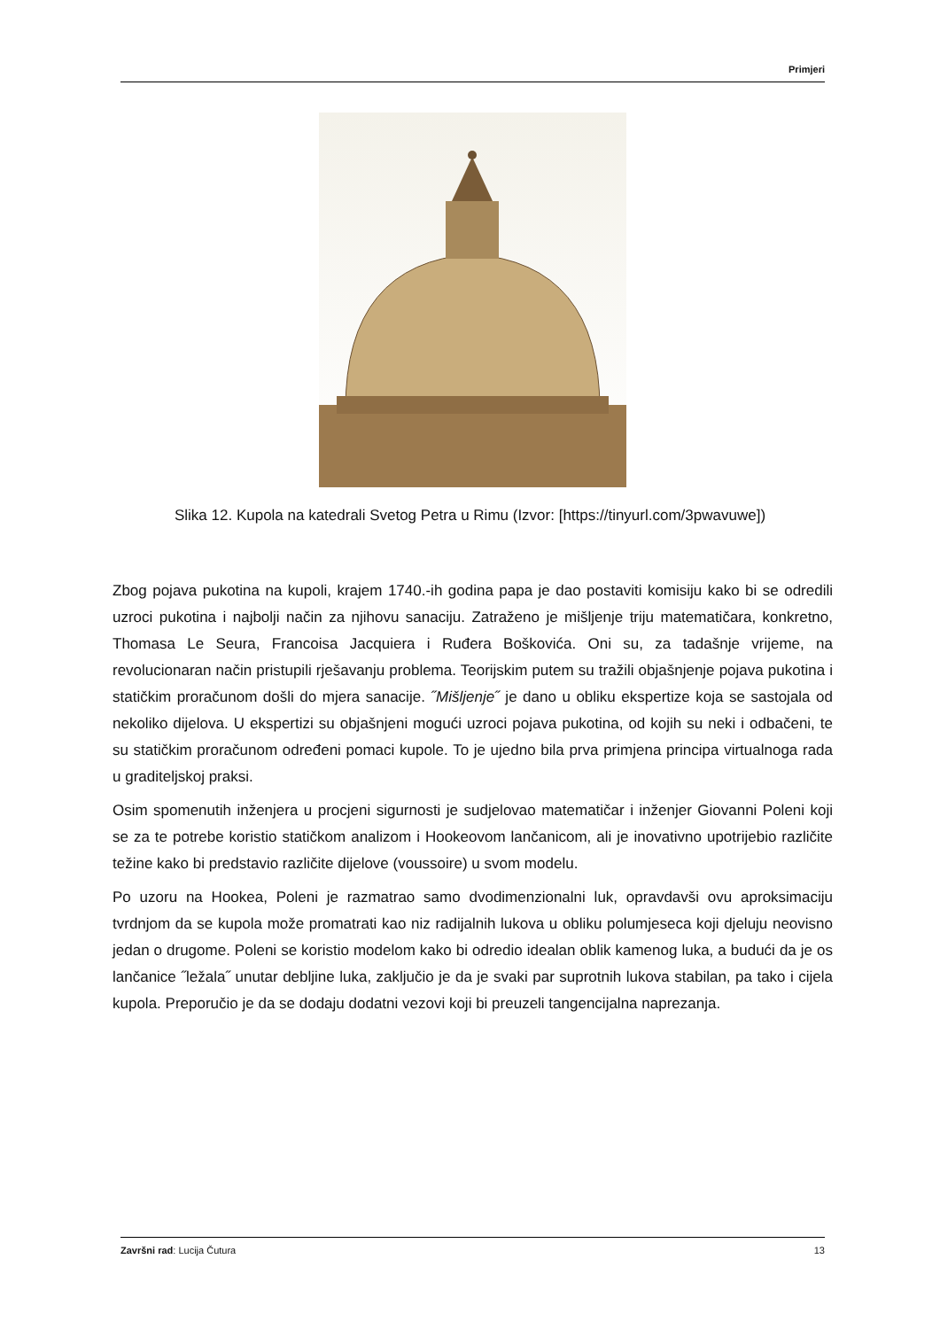Primjeri
Slika 12. Kupola na katedrali Svetog Petra u Rimu (Izvor: [https://tinyurl.com/3pwavuwe])
Zbog pojava pukotina na kupoli, krajem 1740.-ih godina papa je dao postaviti komisiju kako bi se odredili uzroci pukotina i najbolji način za njihovu sanaciju. Zatraženo je mišljenje triju matematičara, konkretno, Thomasa Le Seura, Francoisa Jacquiera i Ruđera Boškovića. Oni su, za tadašnje vrijeme, na revolucionaran način pristupili rješavanju problema. Teorijskim putem su tražili objašnjenje pojava pukotina i statičkim proračunom došli do mjera sanacije. ˝Mišljenje˝ je dano u obliku ekspertize koja se sastojala od nekoliko dijelova. U ekspertizi su objašnjeni mogući uzroci pojava pukotina, od kojih su neki i odbačeni, te su statičkim proračunom određeni pomaci kupole. To je ujedno bila prva primjena principa virtualnoga rada u graditeljskoj praksi.
Osim spomenutih inženjera u procjeni sigurnosti je sudjelovao matematičar i inženjer Giovanni Poleni koji se za te potrebe koristio statičkom analizom i Hookeovom lančanicom, ali je inovativno upotrijebio različite težine kako bi predstavio različite dijelove (voussoire) u svom modelu.
Po uzoru na Hookea, Poleni je razmatrao samo dvodimenzionalni luk, opravdavši ovu aproksimaciju tvrdnjom da se kupola može promatrati kao niz radijalnih lukova u obliku polumjeseca koji djeluju neovisno jedan o drugome. Poleni se koristio modelom kako bi odredio idealan oblik kamenog luka, a budući da je os lančanice ˝ležala˝ unutar debljine luka, zaključio je da je svaki par suprotnih lukova stabilan, pa tako i cijela kupola. Preporučio je da se dodaju dodatni vezovi koji bi preuzeli tangencijalna naprezanja.
Završni rad: Lucija Čutura 13